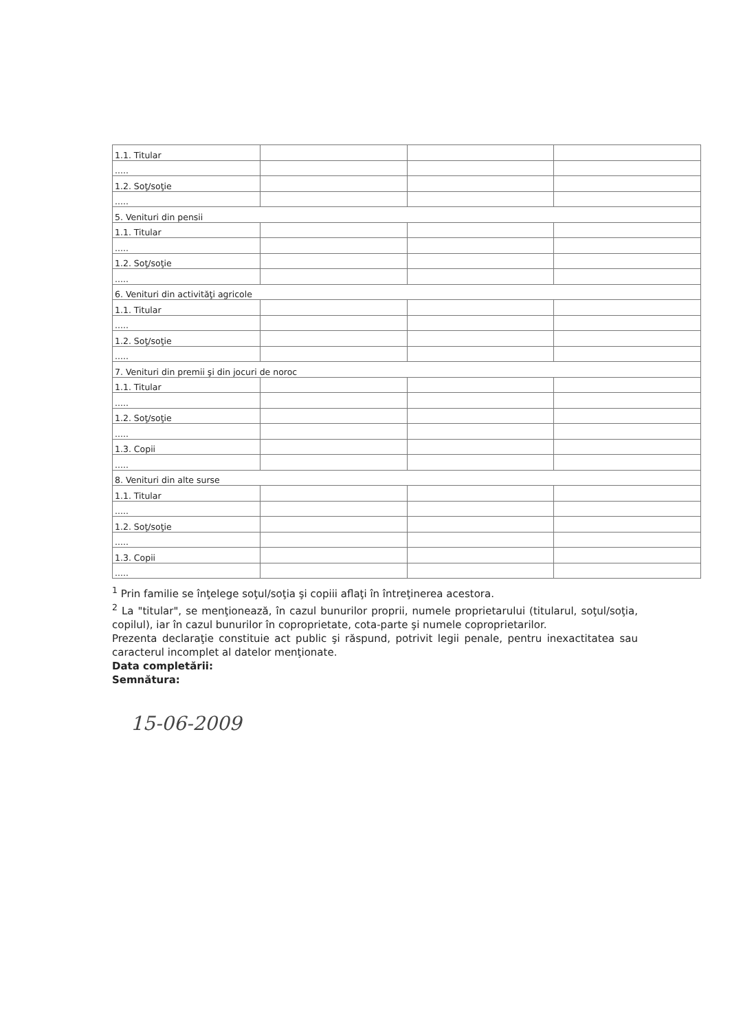| 1.1. Titular | | | |
| ..... | | | |
| 1.2. Soţ/soţie | | | |
| ..... | | | |
| 5. Venituri din pensii | | | |
| 1.1. Titular | | | |
| ..... | | | |
| 1.2. Soţ/soţie | | | |
| ..... | | | |
| 6. Venituri din activităţi agricole | | | |
| 1.1. Titular | | | |
| ..... | | | |
| 1.2. Soţ/soţie | | | |
| ..... | | | |
| 7. Venituri din premii şi din jocuri de noroc | | | |
| 1.1. Titular | | | |
| ..... | | | |
| 1.2. Soţ/soţie | | | |
| ..... | | | |
| 1.3. Copii | | | |
| ..... | | | |
| 8. Venituri din alte surse | | | |
| 1.1. Titular | | | |
| ..... | | | |
| 1.2. Soţ/soţie | | | |
| ..... | | | |
| 1.3. Copii | | | |
| ..... | | | |
<sup>1</sup> Prin familie se înţelege soţul/soţia şi copiii aflaţi în întreţinerea acestora.
<sup>2</sup> La "titular", se menţionează, în cazul bunurilor proprii, numele proprietarului (titularul, soţul/soţia, copilul), iar în cazul bunurilor în coproprietate, cota-parte şi numele coproprietarilor.
Prezenta declaraţie constituie act public şi răspund, potrivit legii penale, pentru inexactitatea sau caracterul incomplet al datelor menţionate.
Data completării:
Semnătura:
15-06-2009